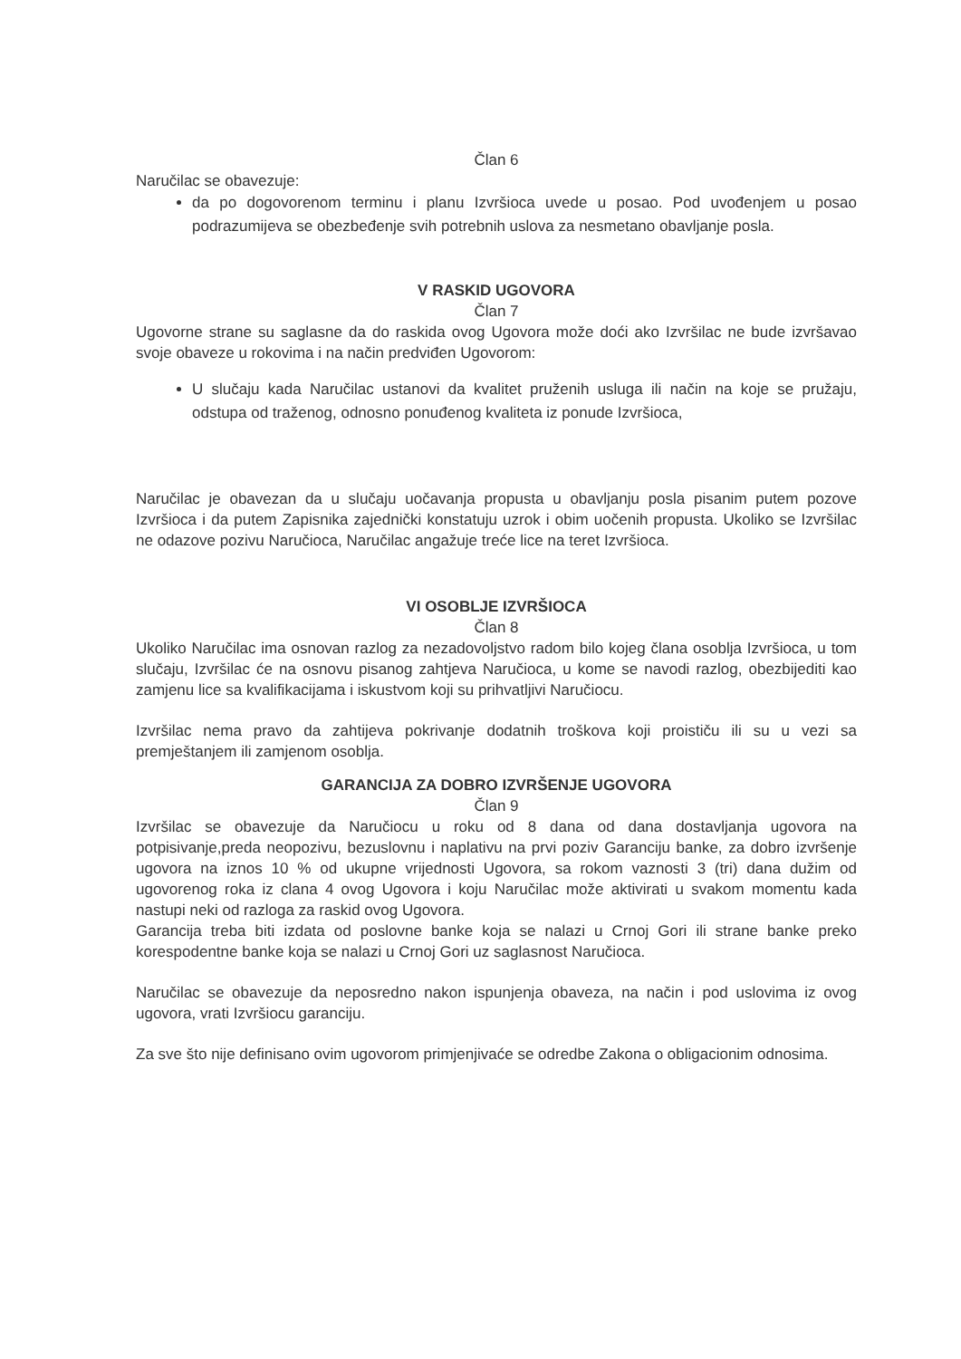Član 6
Naručilac se obavezuje:
da po dogovorenom terminu i planu Izvršioca uvede u posao. Pod uvođenjem u posao podrazumijeva se obezbeđenje svih potrebnih uslova za nesmetano obavljanje posla.
V RASKID UGOVORA
Član 7
Ugovorne strane su saglasne da do raskida ovog Ugovora može doći ako Izvršilac ne bude izvršavao svoje obaveze u rokovima i na način predviđen Ugovorom:
U slučaju kada Naručilac ustanovi da kvalitet pruženih usluga ili način na koje se pružaju, odstupa od traženog, odnosno ponuđenog kvaliteta iz ponude Izvršioca,
Naručilac je obavezan da u slučaju uočavanja propusta u obavljanju posla pisanim putem pozove Izvršioca i da putem Zapisnika zajednički konstatuju uzrok i obim uočenih propusta. Ukoliko se Izvršilac ne odazove pozivu Naručioca, Naručilac angažuje treće lice na teret Izvršioca.
VI OSOBLJE IZVRŠIOCA
Član 8
Ukoliko Naručilac ima osnovan razlog za nezadovoljstvo radom bilo kojeg člana osoblja Izvršioca, u tom slučaju, Izvršilac će na osnovu pisanog zahtjeva Naručioca, u kome se navodi razlog, obezbijediti kao zamjenu lice sa kvalifikacijama i iskustvom koji su prihvatljivi Naručiocu.
Izvršilac nema pravo da zahtijeva pokrivanje dodatnih troškova koji proističu ili su u vezi sa premještanjem ili zamjenom osoblja.
GARANCIJA ZA DOBRO IZVRŠENJE UGOVORA
Član 9
Izvršilac se obavezuje da Naručiocu u roku od 8 dana od dana dostavljanja ugovora na potpisivanje,preda neopozivu, bezuslovnu i naplativu na prvi poziv Garanciju banke, za dobro izvršenje ugovora na iznos 10 % od ukupne vrijednosti Ugovora, sa rokom vaznosti 3 (tri) dana dužim od ugovorenog roka iz clana 4 ovog Ugovora i koju Naručilac može aktivirati u svakom momentu kada nastupi neki od razloga za raskid ovog Ugovora.
Garancija treba biti izdata od poslovne banke koja se nalazi u Crnoj Gori ili strane banke preko korespodentne banke koja se nalazi u Crnoj Gori uz saglasnost Naručioca.
Naručilac se obavezuje da neposredno nakon ispunjenja obaveza, na način i pod uslovima iz ovog ugovora, vrati Izvršiocu garanciju.
Za sve što nije definisano ovim ugovorom primjenjivaće se odredbe Zakona o obligacionim odnosima.